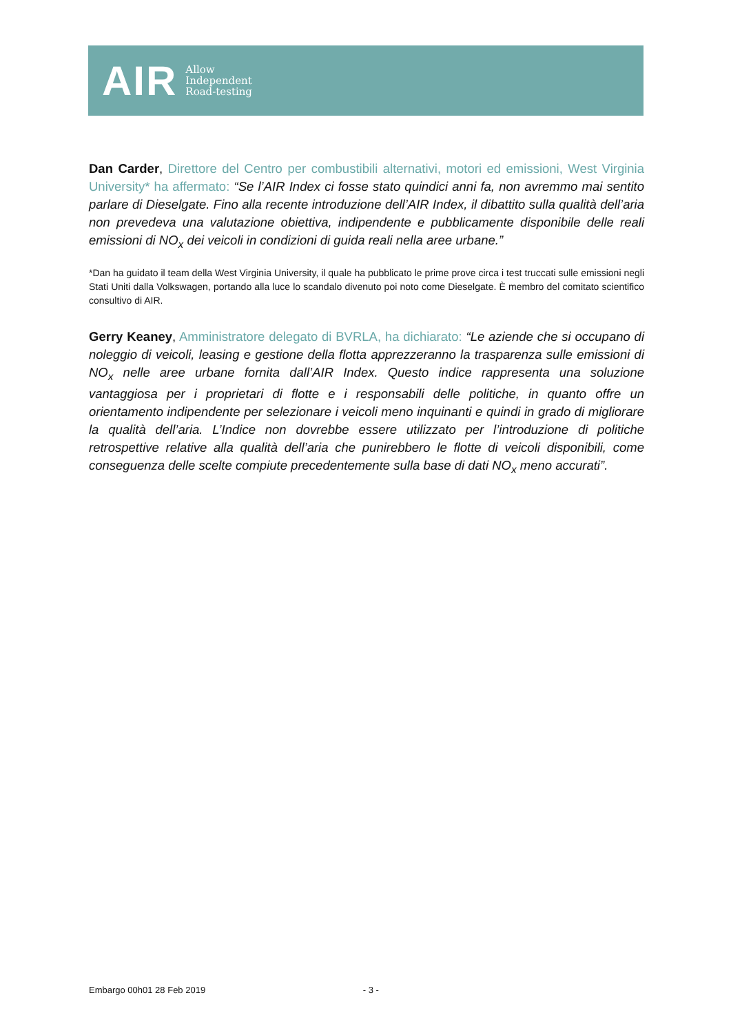AIR
Allow
Independent
Road-testing
Dan Carder, Direttore del Centro per combustibili alternativi, motori ed emissioni, West Virginia University* ha affermato: “Se l’AIR Index ci fosse stato quindici anni fa, non avremmo mai sentito parlare di Dieselgate. Fino alla recente introduzione dell’AIR Index, il dibattito sulla qualità dell’aria non prevedeva una valutazione obiettiva, indipendente e pubblicamente disponibile delle reali emissioni di NO<sub>x</sub> dei veicoli in condizioni di guida reali nella aree urbane.”
*Dan ha guidato il team della West Virginia University, il quale ha pubblicato le prime prove circa i test truccati sulle emissioni negli Stati Uniti dalla Volkswagen, portando alla luce lo scandalo divenuto poi noto come Dieselgate. È membro del comitato scientifico consultivo di AIR.
Gerry Keaney, Amministratore delegato di BVRLA, ha dichiarato: “Le aziende che si occupano di noleggio di veicoli, leasing e gestione della flotta apprezzeranno la trasparenza sulle emissioni di NO<sub>x</sub> nelle aree urbane fornita dall’AIR Index. Questo indice rappresenta una soluzione vantaggiosa per i proprietari di flotte e i responsabili delle politiche, in quanto offre un orientamento indipendente per selezionare i veicoli meno inquinanti e quindi in grado di migliorare la qualità dell’aria. L’Indice non dovrebbe essere utilizzato per l’introduzione di politiche retrospettive relative alla qualità dell’aria che punirebbero le flotte di veicoli disponibili, come conseguenza delle scelte compiute precedentemente sulla base di dati NO<sub>x</sub> meno accurati”.
Embargo 00h01 28 Feb 2019 - 3 -